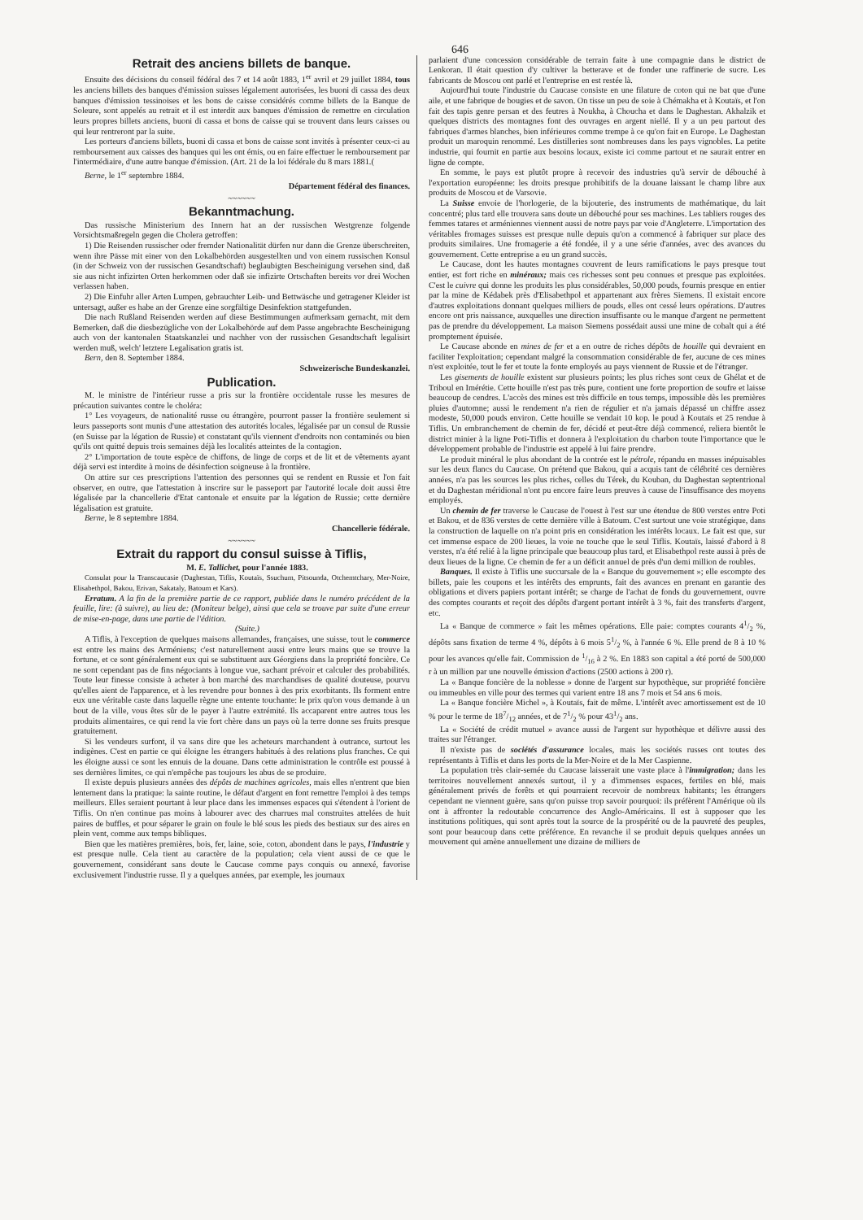646
Retrait des anciens billets de banque.
Ensuite des décisions du conseil fédéral des 7 et 14 août 1883, 1<sup>er</sup> avril et 29 juillet 1884, tous les anciens billets des banques d'émission suisses légalement autorisées, les buoni di cassa des deux banques d'émission tessinoises et les bons de caisse considérés comme billets de la Banque de Soleure, sont appelés au retrait et il est interdit aux banques d'émission de remettre en circulation leurs propres billets anciens, buoni di cassa et bons de caisse qui se trouvent dans leurs caisses ou qui leur rentreront par la suite.
Les porteurs d'anciens billets, buoni di cassa et bons de caisse sont invités à présenter ceux-ci au remboursement aux caisses des banques qui les ont émis, ou en faire effectuer le remboursement par l'intermédiaire, d'une autre banque d'émission. (Art. 21 de la loi fédérale du 8 mars 1881.(
Berne, le 1<sup>er</sup> septembre 1884.
Département fédéral des finances.
~~~~~~
Bekanntmachung.
Das russische Ministerium des Innern hat an der russischen Westgrenze folgende Vorsichtsmaßregeln gegen die Cholera getroffen:
1) Die Reisenden russischer oder fremder Nationalität dürfen nur dann die Grenze überschreiten, wenn ihre Pässe mit einer von den Lokalbehörden ausgestellten und von einem russischen Konsul (in der Schweiz von der russischen Gesandtschaft) beglaubigten Bescheinigung versehen sind, daß sie aus nicht infizirten Orten herkommen oder daß sie infizirte Ortschaften bereits vor drei Wochen verlassen haben.
2) Die Einfuhr aller Arten Lumpen, gebrauchter Leib- und Bettwäsche und getragener Kleider ist untersagt, außer es habe an der Grenze eine sorgfältige Desinfektion stattgefunden.
Die nach Rußland Reisenden werden auf diese Bestimmungen aufmerksam gemacht, mit dem Bemerken, daß die diesbezügliche von der Lokalbehörde auf dem Passe angebrachte Bescheinigung auch von der kantonalen Staatskanzlei und nachher von der russischen Gesandtschaft legalisirt werden muß, welch' letztere Legalisation gratis ist.
Bern, den 8. September 1884.
Schweizerische Bundeskanzlei.
Publication.
M. le ministre de l'intérieur russe a pris sur la frontière occidentale russe les mesures de précaution suivantes contre le choléra:
1° Les voyageurs, de nationalité russe ou étrangère, pourront passer la frontière seulement si leurs passeports sont munis d'une attestation des autorités locales, légalisée par un consul de Russie (en Suisse par la légation de Russie) et constatant qu'ils viennent d'endroits non contaminés ou bien qu'ils ont quitté depuis trois semaines déjà les localités atteintes de la contagion.
2° L'importation de toute espèce de chiffons, de linge de corps et de lit et de vêtements ayant déjà servi est interdite à moins de désinfection soigneuse à la frontière.
On attire sur ces prescriptions l'attention des personnes qui se rendent en Russie et l'on fait observer, en outre, que l'attestation à inscrire sur le passeport par l'autorité locale doit aussi être légalisée par la chancellerie d'Etat cantonale et ensuite par la légation de Russie; cette dernière légalisation est gratuite.
Berne, le 8 septembre 1884.
Chancellerie fédérale.
~~~~~~
Extrait du rapport du consul suisse à Tiflis,
M. E. Tallichet, pour l'année 1883.
Consulat pour la Transcaucasie (Daghestan, Tiflis, Koutaïs, Ssuchum, Pitsounda, Otchemtchary, Mer-Noire, Elisabethpol, Bakou, Erivan, Sakataly, Batoum et Kars).
Erratum. A la fin de la première partie de ce rapport, publiée dans le numéro précédent de la feuille, lire: (à suivre), au lieu de: (Moniteur belge), ainsi que cela se trouve par suite d'une erreur de mise-en-page, dans une partie de l'édition.
(Suite.)
A Tiflis, à l'exception de quelques maisons allemandes, françaises, une suisse, tout le commerce est entre les mains des Arméniens; c'est naturellement aussi entre leurs mains que se trouve la fortune, et ce sont généralement eux qui se substituent aux Géorgiens dans la propriété foncière. Ce ne sont cependant pas de fins négociants à longue vue, sachant prévoir et calculer des probabilités. Toute leur finesse consiste à acheter à bon marché des marchandises de qualité douteuse, pourvu qu'elles aient de l'apparence, et à les revendre pour bonnes à des prix exorbitants. Ils forment entre eux une véritable caste dans laquelle règne une entente touchante: le prix qu'on vous demande à un bout de la ville, vous êtes sûr de le payer à l'autre extrémité. Ils accaparent entre autres tous les produits alimentaires, ce qui rend la vie fort chère dans un pays où la terre donne ses fruits presque gratuitement.
Si les vendeurs surfont, il va sans dire que les acheteurs marchandent à outrance, surtout les indigènes. C'est en partie ce qui éloigne les étrangers habitués à des relations plus franches. Ce qui les éloigne aussi ce sont les ennuis de la douane. Dans cette administration le contrôle est poussé à ses dernières limites, ce qui n'empêche pas toujours les abus de se produire.
Il existe depuis plusieurs années des dépôts de machines agricoles, mais elles n'entrent que bien lentement dans la pratique: la sainte routine, le défaut d'argent en font remettre l'emploi à des temps meilleurs. Elles seraient pourtant à leur place dans les immenses espaces qui s'étendent à l'orient de Tiflis. On n'en continue pas moins à labourer avec des charrues mal construites attelées de huit paires de buffles, et pour séparer le grain on foule le blé sous les pieds des bestiaux sur des aires en plein vent, comme aux temps bibliques.
Bien que les matières premières, bois, fer, laine, soie, coton, abondent dans le pays, l'industrie y est presque nulle. Cela tient au caractère de la population; cela vient aussi de ce que le gouvernement, considérant sans doute le Caucase comme pays conquis ou annexé, favorise exclusivement l'industrie russe. Il y a quelques années, par exemple, les journaux
parlaient d'une concession considérable de terrain faite à une compagnie dans le district de Lenkoran. Il était question d'y cultiver la betterave et de fonder une raffinerie de sucre. Les fabricants de Moscou ont parlé et l'entreprise en est restée là.
Aujourd'hui toute l'industrie du Caucase consiste en une filature de coton qui ne bat que d'une aile, et une fabrique de bougies et de savon. On tisse un peu de soie à Chémakha et à Koutaïs, et l'on fait des tapis genre persan et des feutres à Noukha, à Choucha et dans le Daghestan. Akhalzik et quelques districts des montagnes font des ouvrages en argent niellé. Il y a un peu partout des fabriques d'armes blanches, bien inférieures comme trempe à ce qu'on fait en Europe. Le Daghestan produit un maroquin renommé. Les distilleries sont nombreuses dans les pays vignobles. La petite industrie, qui fournit en partie aux besoins locaux, existe ici comme partout et ne saurait entrer en ligne de compte.
En somme, le pays est plutôt propre à recevoir des industries qu'à servir de débouché à l'exportation européenne: les droits presque prohibitifs de la douane laissant le champ libre aux produits de Moscou et de Varsovie.
La Suisse envoie de l'horlogerie, de la bijouterie, des instruments de mathématique, du lait concentré; plus tard elle trouvera sans doute un débouché pour ses machines. Les tabliers rouges des femmes tatares et arméniennes viennent aussi de notre pays par voie d'Angleterre. L'importation des véritables fromages suisses est presque nulle depuis qu'on a commencé à fabriquer sur place des produits similaires. Une fromagerie a été fondée, il y a une série d'années, avec des avances du gouvernement. Cette entreprise a eu un grand succès.
Le Caucase, dont les hautes montagnes couvrent de leurs ramifications le pays presque tout entier, est fort riche en minéraux; mais ces richesses sont peu connues et presque pas exploitées. C'est le cuivre qui donne les produits les plus considérables, 50,000 pouds, fournis presque en entier par la mine de Kédabek près d'Elisabethpol et appartenant aux frères Siemens. Il existait encore d'autres exploitations donnant quelques milliers de pouds, elles ont cessé leurs opérations. D'autres encore ont pris naissance, auxquelles une direction insuffisante ou le manque d'argent ne permettent pas de prendre du développement. La maison Siemens possédait aussi une mine de cobalt qui a été promptement épuisée.
Le Caucase abonde en mines de fer et a en outre de riches dépôts de houille qui devraient en faciliter l'exploitation; cependant malgré la consommation considérable de fer, aucune de ces mines n'est exploitée, tout le fer et toute la fonte employés au pays viennent de Russie et de l'étranger.
Les gisements de houille existent sur plusieurs points; les plus riches sont ceux de Ghélat et de Triboul en Imérétie. Cette houille n'est pas très pure, contient une forte proportion de soufre et laisse beaucoup de cendres. L'accès des mines est très difficile en tous temps, impossible dès les premières pluies d'automne; aussi le rendement n'a rien de régulier et n'a jamais dépassé un chiffre assez modeste, 50,000 pouds environ. Cette houille se vendait 10 kop. le poud à Koutaïs et 25 rendue à Tiflis. Un embranchement de chemin de fer, décidé et peut-être déjà commencé, reliera bientôt le district minier à la ligne Poti-Tiflis et donnera à l'exploitation du charbon toute l'importance que le développement probable de l'industrie est appelé à lui faire prendre.
Le produit minéral le plus abondant de la contrée est le pétrole, répandu en masses inépuisables sur les deux flancs du Caucase. On prétend que Bakou, qui a acquis tant de célébrité ces dernières années, n'a pas les sources les plus riches, celles du Térek, du Kouban, du Daghestan septentrional et du Daghestan méridional n'ont pu encore faire leurs preuves à cause de l'insuffisance des moyens employés.
Un chemin de fer traverse le Caucase de l'ouest à l'est sur une étendue de 800 verstes entre Poti et Bakou, et de 836 verstes de cette dernière ville à Batoum. C'est surtout une voie stratégique, dans la construction de laquelle on n'a point pris en considération les intérêts locaux. Le fait est que, sur cet immense espace de 200 lieues, la voie ne touche que le seul Tiflis. Koutaïs, laissé d'abord à 8 verstes, n'a été relié à la ligne principale que beaucoup plus tard, et Elisabethpol reste aussi à près de deux lieues de la ligne. Ce chemin de fer a un déficit annuel de près d'un demi million de roubles.
Banques. Il existe à Tiflis une succursale de la « Banque du gouvernement »; elle escompte des billets, paie les coupons et les intérêts des emprunts, fait des avances en prenant en garantie des obligations et divers papiers portant intérêt; se charge de l'achat de fonds du gouvernement, ouvre des comptes courants et reçoit des dépôts d'argent portant intérêt à 3 %, fait des transferts d'argent, etc.
La « Banque de commerce » fait les mêmes opérations. Elle paie: comptes courants 41/2 %, dépôts sans fixation de terme 4 %, dépôts à 6 mois 51/2 %, à l'année 6 %. Elle prend de 8 à 10 % pour les avances qu'elle fait. Commission de 1/16 à 2 %. En 1883 son capital a été porté de 500,000 r à un million par une nouvelle émission d'actions (2500 actions à 200 r).
La « Banque foncière de la noblesse » donne de l'argent sur hypothèque, sur propriété foncière ou immeubles en ville pour des termes qui varient entre 18 ans 7 mois et 54 ans 6 mois.
La « Banque foncière Michel », à Koutaïs, fait de même. L'intérêt avec amortissement est de 10 % pour le terme de 187/12 années, et de 71/2 % pour 431/2 ans.
La « Société de crédit mutuel » avance aussi de l'argent sur hypothèque et délivre aussi des traites sur l'étranger.
Il n'existe pas de sociétés d'assurance locales, mais les sociétés russes ont toutes des représentants à Tiflis et dans les ports de la Mer-Noire et de la Mer Caspienne.
La population très clair-semée du Caucase laisserait une vaste place à l'immigration; dans les territoires nouvellement annexés surtout, il y a d'immenses espaces, fertiles en blé, mais généralement privés de forêts et qui pourraient recevoir de nombreux habitants; les étrangers cependant ne viennent guère, sans qu'on puisse trop savoir pourquoi: ils préfèrent l'Amérique où ils ont à affronter la redoutable concurrence des Anglo-Américains. Il est à supposer que les institutions politiques, qui sont après tout la source de la prospérité ou de la pauvreté des peuples, sont pour beaucoup dans cette préférence. En revanche il se produit depuis quelques années un mouvement qui amène annuellement une dizaine de milliers de